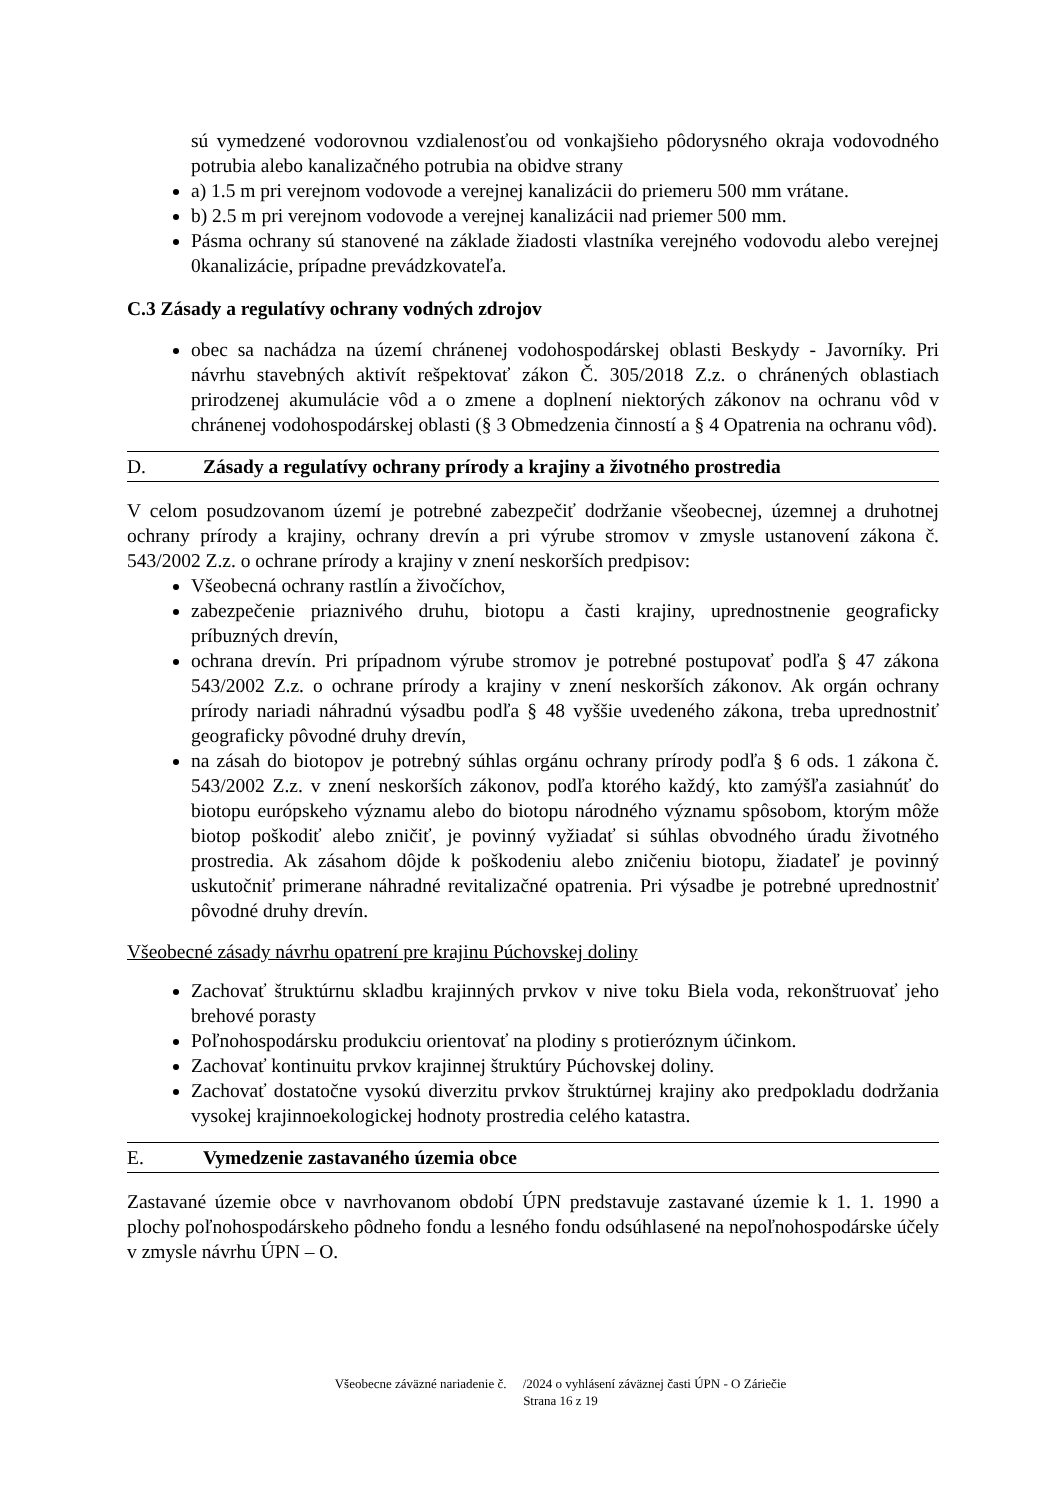sú vymedzené vodorovnou vzdialenosťou od vonkajšieho pôdorysného okraja vodovodného potrubia alebo kanalizačného potrubia na obidve strany
a) 1.5 m pri verejnom vodovode a verejnej kanalizácii do priemeru 500 mm vrátane.
b) 2.5 m pri verejnom vodovode a verejnej kanalizácii nad priemer 500 mm.
Pásma ochrany sú stanovené na základe žiadosti vlastníka verejného vodovodu alebo verejnej 0kanalizácie, prípadne prevádzkovateľa.
C.3 Zásady a regulatívy ochrany vodných zdrojov
obec sa nachádza na území chránenej vodohospodárskej oblasti Beskydy - Javorníky. Pri návrhu stavebných aktivít rešpektovať zákon Č. 305/2018 Z.z. o chránených oblastiach prirodzenej akumulácie vôd a o zmene a doplnení niektorých zákonov na ochranu vôd v chránenej vodohospodárskej oblasti (§ 3 Obmedzenia činností a § 4 Opatrenia na ochranu vôd).
D. Zásady a regulatívy ochrany prírody a krajiny a životného prostredia
V celom posudzovanom území je potrebné zabezpečiť dodržanie všeobecnej, územnej a druhotnej ochrany prírody a krajiny, ochrany drevín a pri výrube stromov v zmysle ustanovení zákona č. 543/2002 Z.z. o ochrane prírody a krajiny v znení neskorších predpisov:
Všeobecná ochrany rastlín a živočíchov,
zabezpečenie priaznivého druhu, biotopu a časti krajiny, uprednostnenie geograficky príbuzných drevín,
ochrana drevín. Pri prípadnom výrube stromov je potrebné postupovať podľa § 47 zákona 543/2002 Z.z. o ochrane prírody a krajiny v znení neskorších zákonov. Ak orgán ochrany prírody nariadi náhradnú výsadbu podľa § 48 vyššie uvedeného zákona, treba uprednostniť geograficky pôvodné druhy drevín,
na zásah do biotopov je potrebný súhlas orgánu ochrany prírody podľa § 6 ods. 1 zákona č. 543/2002 Z.z. v znení neskorších zákonov, podľa ktorého každý, kto zamýšľa zasiahnúť do biotopu európskeho významu alebo do biotopu národného významu spôsobom, ktorým môže biotop poškodiť alebo zničiť, je povinný vyžiadať si súhlas obvodného úradu životného prostredia. Ak zásahom dôjde k poškodeniu alebo zničeniu biotopu, žiadateľ je povinný uskutočniť primerane náhradné revitalizačné opatrenia. Pri výsadbe je potrebné uprednostniť pôvodné druhy drevín.
Všeobecné zásady návrhu opatrení pre krajinu Púchovskej doliny
Zachovať štruktúrnu skladbu krajinných prvkov v nive toku Biela voda, rekonštruovať jeho brehové porasty
Poľnohospodársku produkciu orientovať na plodiny s protieróznym účinkom.
Zachovať kontinuitu prvkov krajinnej štruktúry Púchovskej doliny.
Zachovať dostatočne vysokú diverzitu prvkov štruktúrnej krajiny ako predpokladu dodržania vysokej krajinnoekologickej hodnoty prostredia celého katastra.
E. Vymedzenie zastavaného územia obce
Zastavané územie obce v navrhovanom období ÚPN predstavuje zastavané územie k 1. 1. 1990 a plochy poľnohospodárskeho pôdneho fondu a lesného fondu odsúhlasené na nepoľnohospodárske účely v zmysle návrhu ÚPN – O.
Všeobecne záväzné nariadenie č. /2024 o vyhlásení záväznej časti ÚPN - O Záriečie
Strana 16 z 19